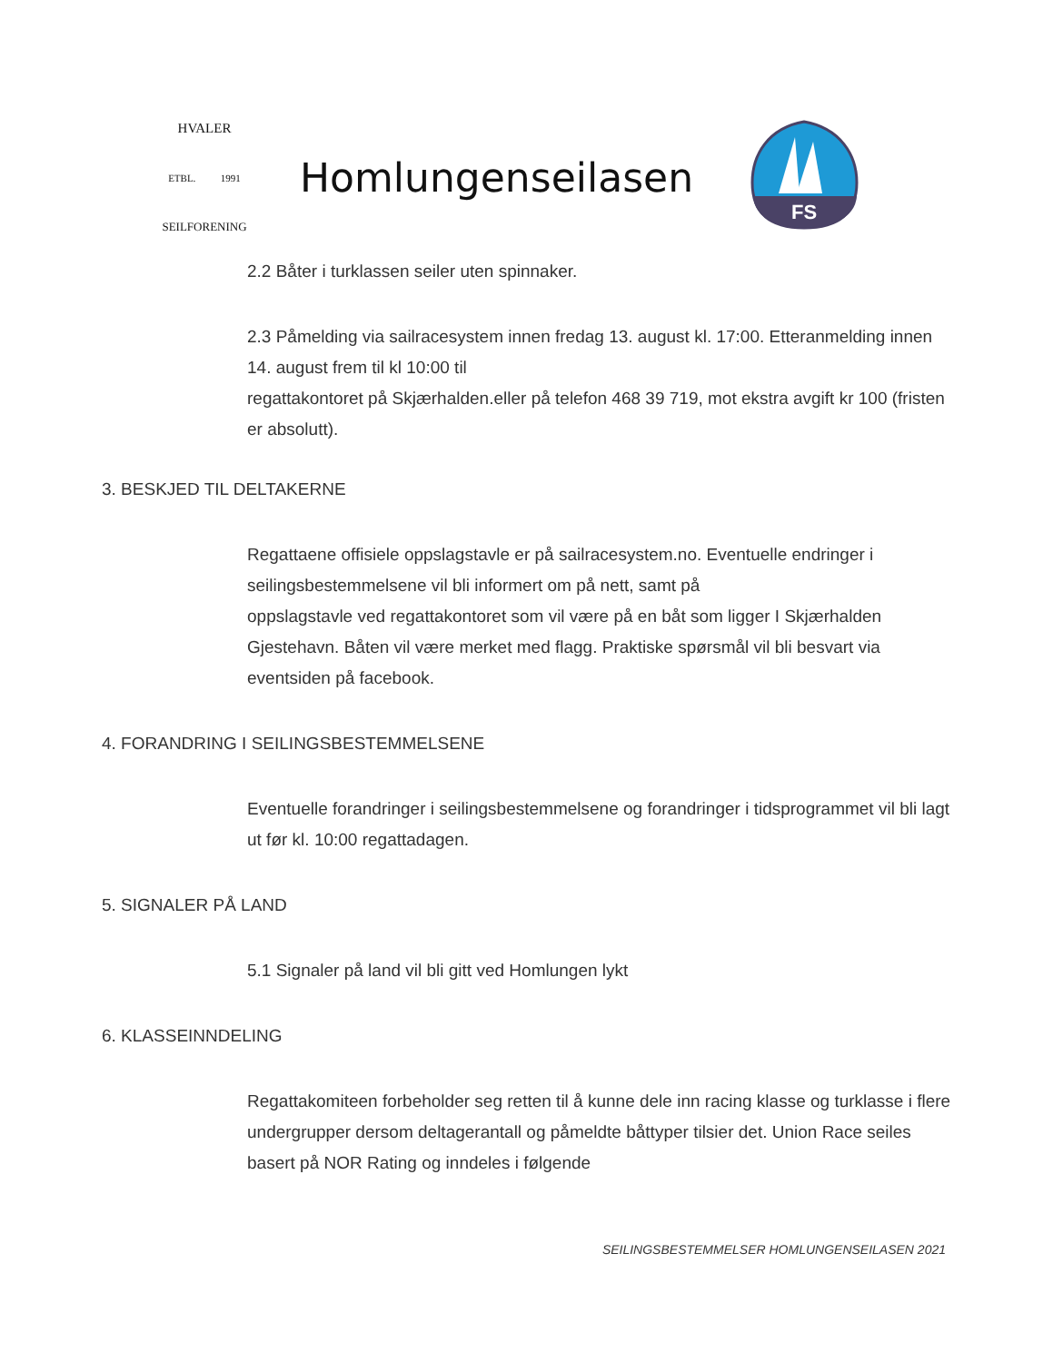HVALER
ETBL. 1991
SEILFORENING
Homlungenseilasen
FS
2.2 Båter i turklassen seiler uten spinnaker.
2.3 Påmelding via sailracesystem innen fredag 13. august kl. 17:00. Etteranmelding innen 14. august frem til kl 10:00 til
regattakontoret på Skjærhalden.eller på telefon 468 39 719, mot ekstra avgift kr 100 (fristen er absolutt).
3. BESKJED TIL DELTAKERNE
Regattaene offisiele oppslagstavle er på sailracesystem.no. Eventuelle endringer i seilingsbestemmelsene vil bli informert om på nett, samt på
oppslagstavle ved regattakontoret som vil være på en båt som ligger I Skjærhalden Gjestehavn. Båten vil være merket med flagg. Praktiske spørsmål vil bli besvart via eventsiden på facebook.
4. FORANDRING I SEILINGSBESTEMMELSENE
Eventuelle forandringer i seilingsbestemmelsene og forandringer i tidsprogrammet vil bli lagt ut før kl. 10:00 regattadagen.
5. SIGNALER PÅ LAND
5.1 Signaler på land vil bli gitt ved Homlungen lykt
6. KLASSEINNDELING
Regattakomiteen forbeholder seg retten til å kunne dele inn racing klasse og turklasse i flere undergrupper dersom deltagerantall og påmeldte båttyper tilsier det. Union Race seiles basert på NOR Rating og inndeles i følgende
SEILINGSBESTEMMELSER HOMLUNGENSEILASEN 2021